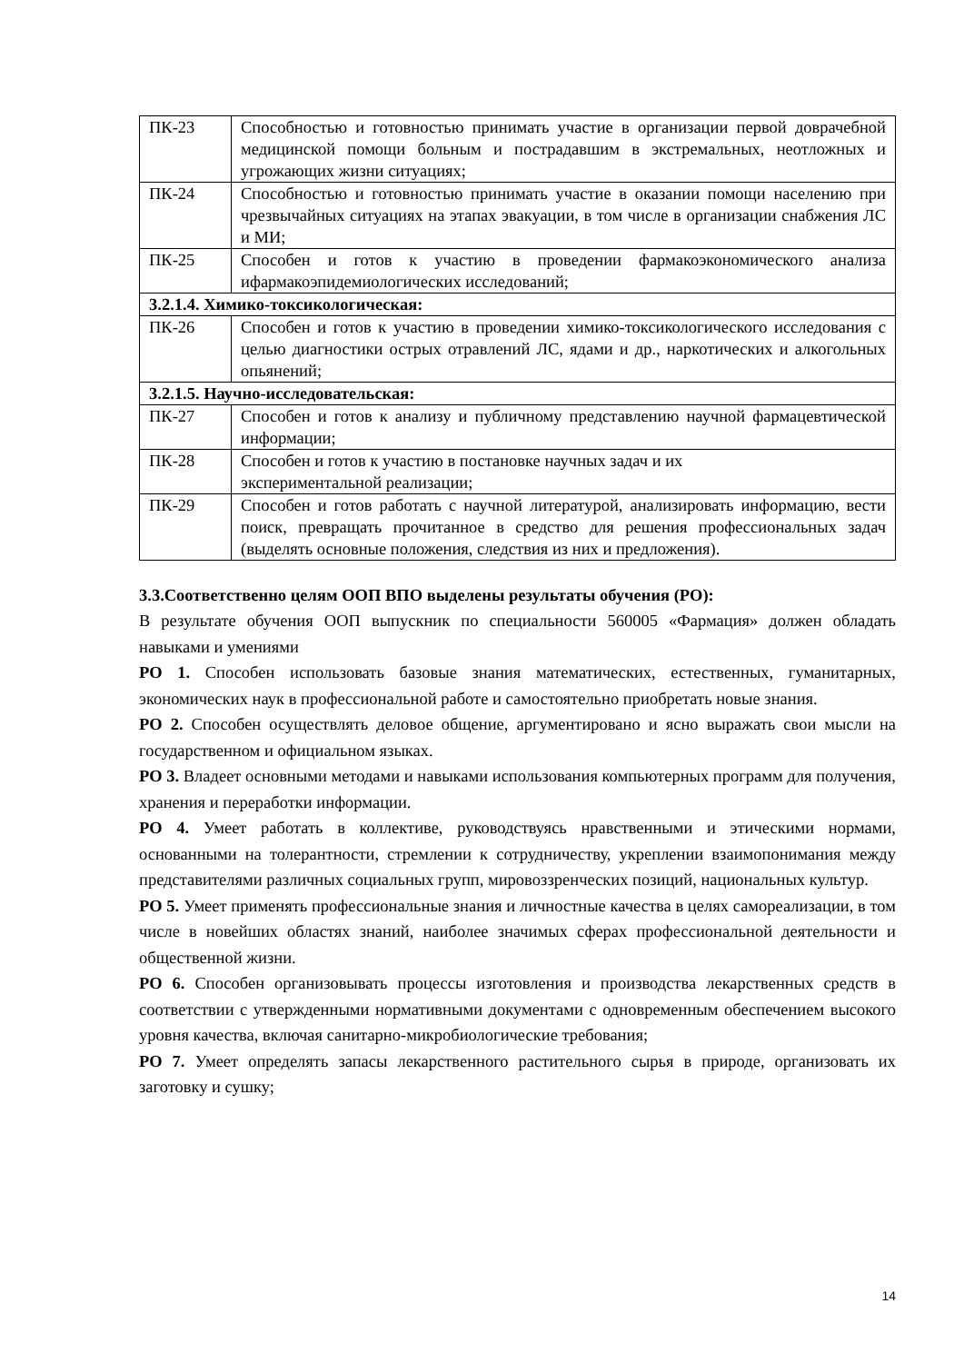| ПК-23 | Способностью и готовностью принимать участие в организации первой доврачебной медицинской помощи больным и пострадавшим в экстремальных, неотложных и угрожающих жизни ситуациях; |
| ПК-24 | Способностью и готовностью принимать участие в оказании помощи населению при чрезвычайных ситуациях на этапах эвакуации, в том числе в организации снабжения ЛС и МИ; |
| ПК-25 | Способен и готов к участию в проведении фармакоэкономического анализа ифармакоэпидемиологических исследований; |
| 3.2.1.4. Химико-токсикологическая: | |
| ПК-26 | Способен и готов к участию в проведении химико-токсикологического исследования с целью диагностики острых отравлений ЛС, ядами и др., наркотических и алкогольных опьянений; |
| 3.2.1.5. Научно-исследовательская: | |
| ПК-27 | Способен и готов к анализу и публичному представлению научной фармацевтической информации; |
| ПК-28 | Способен и готов к участию в постановке научных задач и их экспериментальной реализации; |
| ПК-29 | Способен и готов работать с научной литературой, анализировать информацию, вести поиск, превращать прочитанное в средство для решения профессиональных задач (выделять основные положения, следствия из них и предложения). |
3.3.Соответственно целям ООП ВПО выделены результаты обучения (РО):
В результате обучения ООП выпускник по специальности 560005 «Фармация» должен обладать навыками и умениями
РО 1. Способен использовать базовые знания математических, естественных, гуманитарных, экономических наук в профессиональной работе и самостоятельно приобретать новые знания.
РО 2. Способен осуществлять деловое общение, аргументировано и ясно выражать свои мысли на государственном и официальном языках.
РО 3. Владеет основными методами и навыками использования компьютерных программ для получения, хранения и переработки информации.
РО 4. Умеет работать в коллективе, руководствуясь нравственными и этическими нормами, основанными на толерантности, стремлении к сотрудничеству, укреплении взаимопонимания между представителями различных социальных групп, мировоззренческих позиций, национальных культур.
РО 5. Умеет применять профессиональные знания и личностные качества в целях самореализации, в том числе в новейших областях знаний, наиболее значимых сферах профессиональной деятельности и общественной жизни.
РО 6. Способен организовывать процессы изготовления и производства лекарственных средств в соответствии с утвержденными нормативными документами с одновременным обеспечением высокого уровня качества, включая санитарно-микробиологические требования;
РО 7. Умеет определять запасы лекарственного растительного сырья в природе, организовать их заготовку и сушку;
14